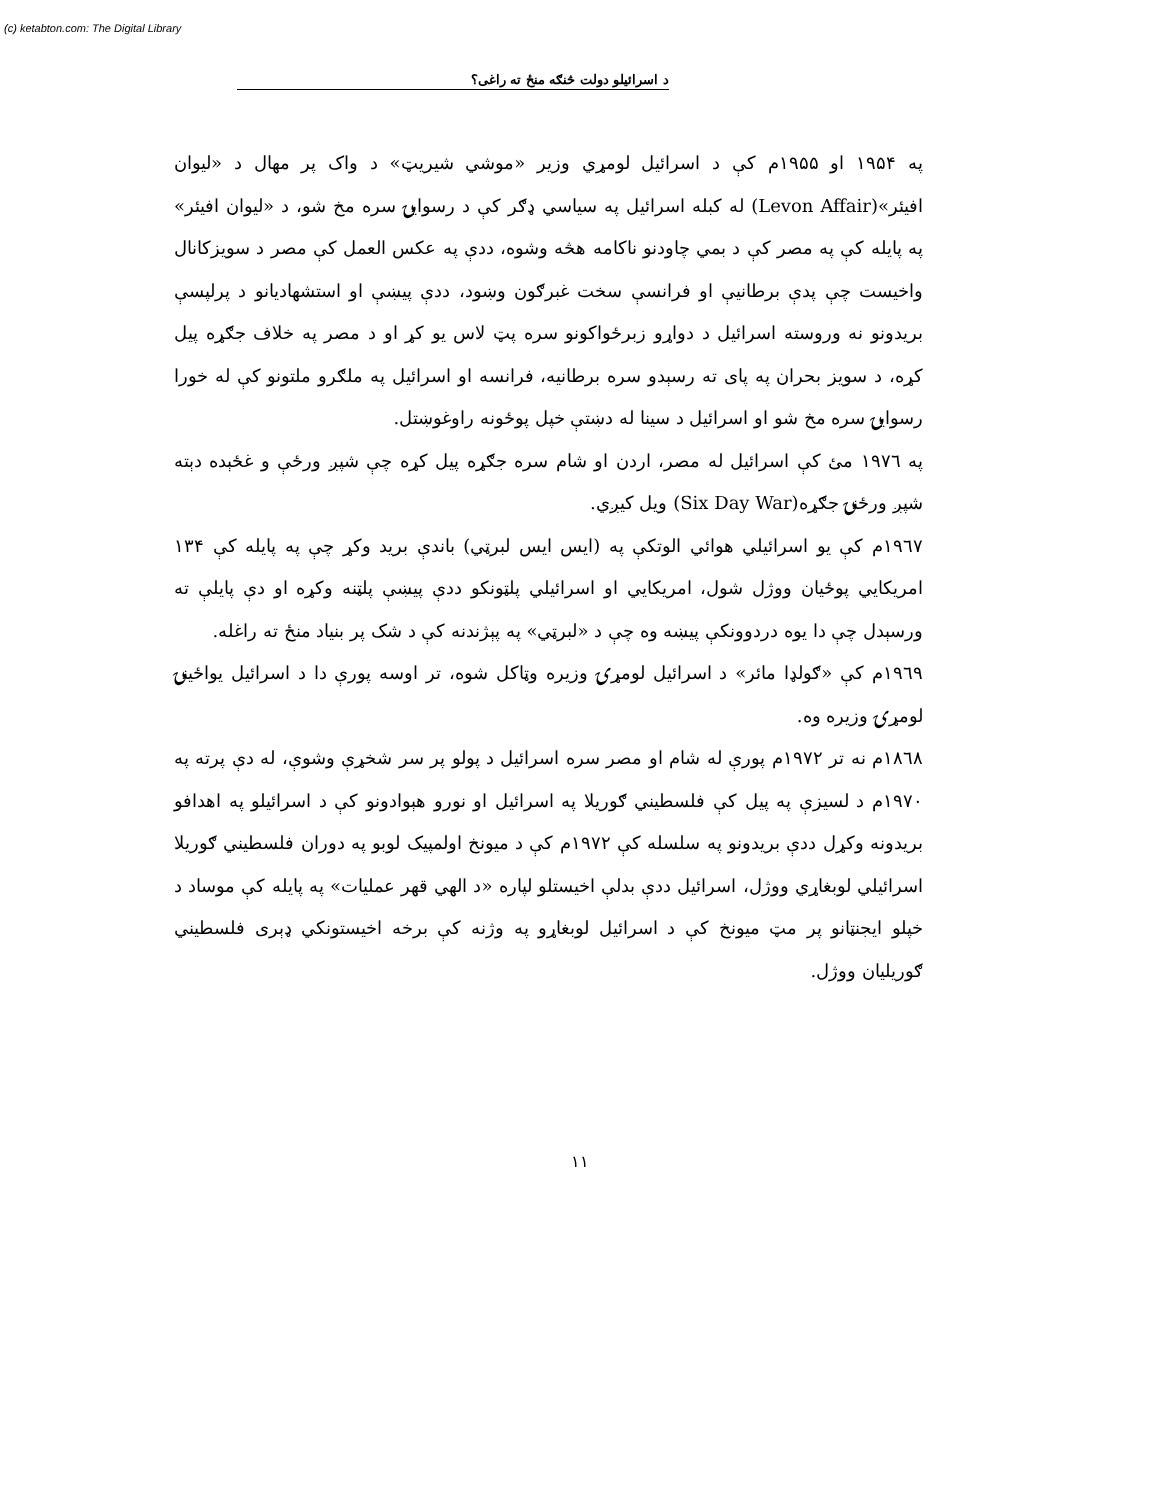(c) ketabton.com: The Digital Library
د اسرائيلو دولت څنګه منځ ته راغی؟
په ۱۹۵۴ او ۱۹۵۵م کې د اسرائيل لومړي وزير «موشي شيريټ» د واک پر مهال د «ليوان افيئر»(Levon Affair) له کبله اسرائيل په سياسي ډګر کې د رسوايۍ سره مخ شو، د «ليوان افيئر» په پايله کې په مصر کې د بمي چاودنو ناکامه هڅه وشوه، ددې په عکس العمل کې مصر د سويزکانال واخيست چې پدې برطانيې او فرانسې سخت غبرګون وښود، ددې پيښې او استشهاديانو د پرلپسې بريدونو نه وروسته اسرائيل د دواړو زبرځواکونو سره پټ لاس يو کړ او د مصر په خلاف جګړه پيل کړه، د سويز بحران په پای ته رسېدو سره برطانيه، فرانسه او اسرائيل په ملګرو ملتونو کې له خورا رسوايۍ سره مخ شو او اسرائيل د سينا له دښتې خپل پوځونه راوغوښتل.
په ۱۹۷٦ مئ کې اسرائيل له مصر، اردن او شام سره جګړه پيل کړه چې شپږ ورځې و غځېده دېته شپږ ورځنۍ جګړه(Six Day War) ويل کيږي.
۱۹٦۷م کې يو اسرائيلي هوائي الوتکې په (ايس ايس لبرټي) باندې بريد وکړ چې په پايله کې ۱۳۴ امريکايي پوځيان ووژل شول، امريکايي او اسرائيلي پلټونکو ددې پيښې پلټنه وکړه او دې پايلې ته ورسېدل چې دا يوه دردوونکې پيښه وه چې د «لبرټي» په پېژندنه کې د شک پر بنياد منځ ته راغله.
۱۹٦۹م کې «ګولډا مائر» د اسرائيل لومړۍ وزيره وټاکل شوه، تر اوسه پورې دا د اسرائيل يواځينۍ لومړۍ وزيره وه.
۱۸٦۸م نه تر ۱۹۷۲م پورې له شام او مصر سره اسرائيل د پولو پر سر شخړې وشوې، له دې پرته په ۱۹۷۰م د لسيزې په پيل کې فلسطيني ګوريلا په اسرائيل او نورو هېوادونو کې د اسرائيلو په اهدافو بريدونه وکړل ددې بريدونو په سلسله کې ۱۹۷۲م کې د ميونخ اولمپيک لوبو په دوران فلسطيني ګوريلا اسرائيلي لوبغاړي ووژل، اسرائيل ددې بدلې اخيستلو لپاره «د الهي قهر عمليات» په پايله کې موساد د خپلو ايجنټانو پر مټ ميونخ کې د اسرائيل لوبغاړو په وژنه کې برخه اخيستونکي ډېری فلسطيني ګوريليان ووژل.
۱۱